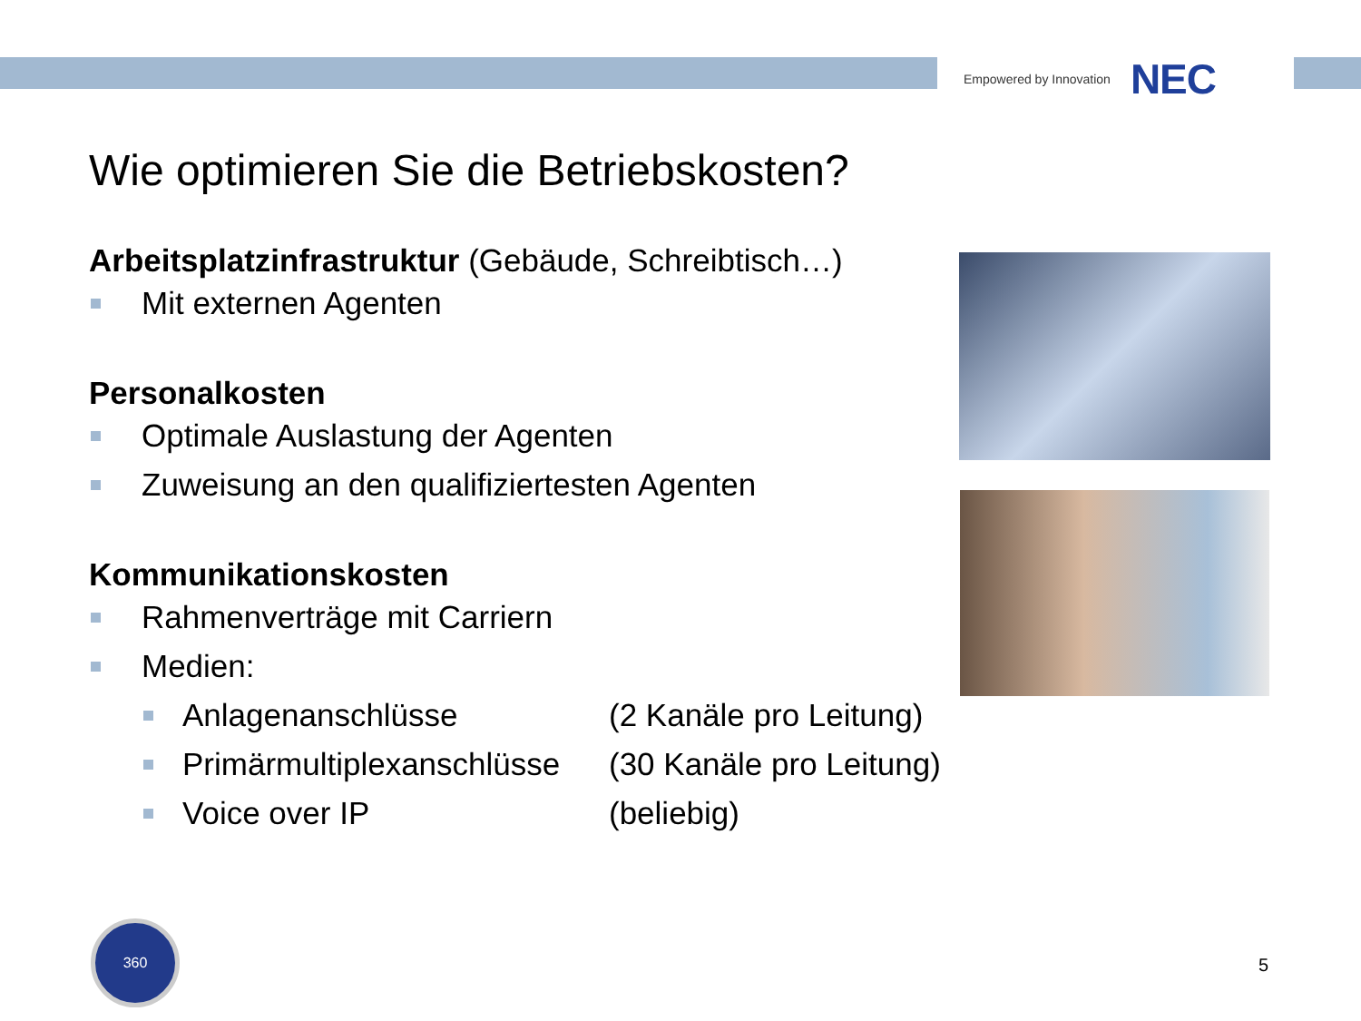Empowered by Innovation NEC
Wie optimieren Sie die Betriebskosten?
Arbeitsplatzinfrastruktur (Gebäude, Schreibtisch…)
Mit externen Agenten
Personalkosten
Optimale Auslastung der Agenten
Zuweisung an den qualifiziertesten Agenten
Kommunikationskosten
Rahmenverträge mit Carriern
Medien:
Anlagenanschlüsse (2 Kanäle pro Leitung)
Primärmultiplexanschlüsse (30 Kanäle pro Leitung)
Voice over IP (beliebig)
360
5